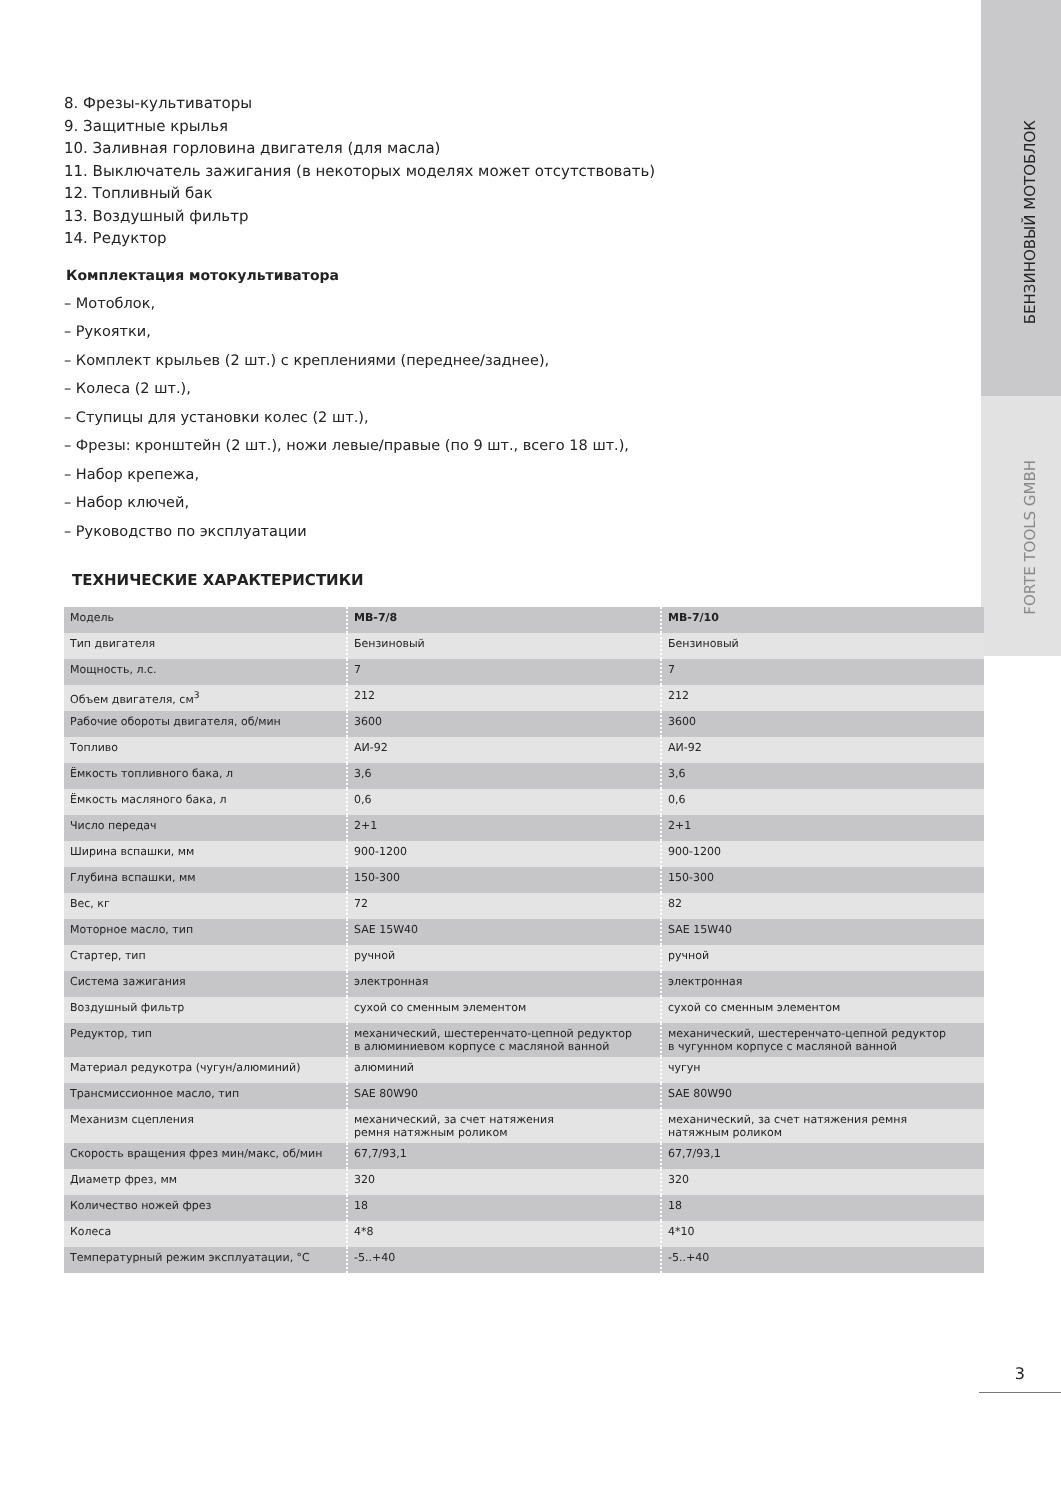БЕНЗИНОВЫЙ МОТОБЛОК
FORTE TOOLS GMBH
8. Фрезы-культиваторы
9. Защитные крылья
10. Заливная горловина двигателя (для масла)
11. Выключатель зажигания (в некоторых моделях может отсутствовать)
12. Топливный бак
13. Воздушный фильтр
14. Редуктор
Комплектация мотокультиватора
– Мотоблок,
– Рукоятки,
– Комплект крыльев (2 шт.) с креплениями (переднее/заднее),
– Колеса (2 шт.),
– Ступицы для установки колес (2 шт.),
– Фрезы: кронштейн (2 шт.), ножи левые/правые (по 9 шт., всего 18 шт.),
– Набор крепежа,
– Набор ключей,
– Руководство по эксплуатации
ТЕХНИЧЕСКИЕ ХАРАКТЕРИСТИКИ
| Модель | МВ-7/8 | МВ-7/10 |
| Тип двигателя | Бензиновый | Бензиновый |
| Мощность, л.с. | 7 | 7 |
| Объем двигателя, см<sup>3</sup> | 212 | 212 |
| Рабочие обороты двигателя, об/мин | 3600 | 3600 |
| Топливо | АИ-92 | АИ-92 |
| Ёмкость топливного бака, л | 3,6 | 3,6 |
| Ёмкость масляного бака, л | 0,6 | 0,6 |
| Число передач | 2+1 | 2+1 |
| Ширина вспашки, мм | 900-1200 | 900-1200 |
| Глубина вспашки, мм | 150-300 | 150-300 |
| Вес, кг | 72 | 82 |
| Моторное масло, тип | SAE 15W40 | SAE 15W40 |
| Стартер, тип | ручной | ручной |
| Система зажигания | электронная | электронная |
| Воздушный фильтр | сухой со сменным элементом | сухой со сменным элементом |
| Редуктор, тип | механический, шестеренчато-цепной редуктор в алюминиевом корпусе с масляной ванной | механический, шестеренчато-цепной редуктор в чугунном корпусе с масляной ванной |
| Материал редукотра (чугун/алюминий) | алюминий | чугун |
| Трансмиссионное масло, тип | SAE 80W90 | SAE 80W90 |
| Механизм сцепления | механический, за счет натяжения ремня натяжным роликом | механический, за счет натяжения ремня натяжным роликом |
| Скорость вращения фрез мин/макс, об/мин | 67,7/93,1 | 67,7/93,1 |
| Диаметр фрез, мм | 320 | 320 |
| Количество ножей фрез | 18 | 18 |
| Колеса | 4*8 | 4*10 |
| Температурный режим эксплуатации, °С | -5..+40 | -5..+40 |
3